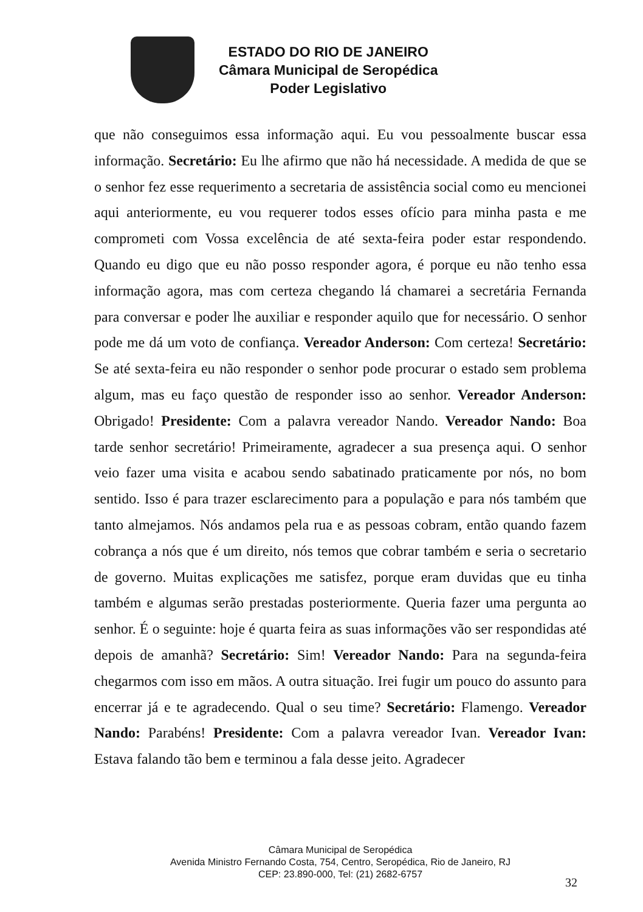ESTADO DO RIO DE JANEIRO
Câmara Municipal de Seropédica
Poder Legislativo
que não conseguimos essa informação aqui. Eu vou pessoalmente buscar essa informação. Secretário: Eu lhe afirmo que não há necessidade. A medida de que se o senhor fez esse requerimento a secretaria de assistência social como eu mencionei aqui anteriormente, eu vou requerer todos esses ofício para minha pasta e me comprometi com Vossa excelência de até sexta-feira poder estar respondendo. Quando eu digo que eu não posso responder agora, é porque eu não tenho essa informação agora, mas com certeza chegando lá chamarei a secretária Fernanda para conversar e poder lhe auxiliar e responder aquilo que for necessário. O senhor pode me dá um voto de confiança. Vereador Anderson: Com certeza! Secretário: Se até sexta-feira eu não responder o senhor pode procurar o estado sem problema algum, mas eu faço questão de responder isso ao senhor. Vereador Anderson: Obrigado! Presidente: Com a palavra vereador Nando. Vereador Nando: Boa tarde senhor secretário! Primeiramente, agradecer a sua presença aqui. O senhor veio fazer uma visita e acabou sendo sabatinado praticamente por nós, no bom sentido. Isso é para trazer esclarecimento para a população e para nós também que tanto almejamos. Nós andamos pela rua e as pessoas cobram, então quando fazem cobrança a nós que é um direito, nós temos que cobrar também e seria o secretario de governo. Muitas explicações me satisfez, porque eram duvidas que eu tinha também e algumas serão prestadas posteriormente. Queria fazer uma pergunta ao senhor. É o seguinte: hoje é quarta feira as suas informações vão ser respondidas até depois de amanhã? Secretário: Sim! Vereador Nando: Para na segunda-feira chegarmos com isso em mãos. A outra situação. Irei fugir um pouco do assunto para encerrar já e te agradecendo. Qual o seu time? Secretário: Flamengo. Vereador Nando: Parabéns! Presidente: Com a palavra vereador Ivan. Vereador Ivan: Estava falando tão bem e terminou a fala desse jeito. Agradecer
Câmara Municipal de Seropédica
Avenida Ministro Fernando Costa, 754, Centro, Seropédica, Rio de Janeiro, RJ
CEP: 23.890-000, Tel: (21) 2682-6757
32